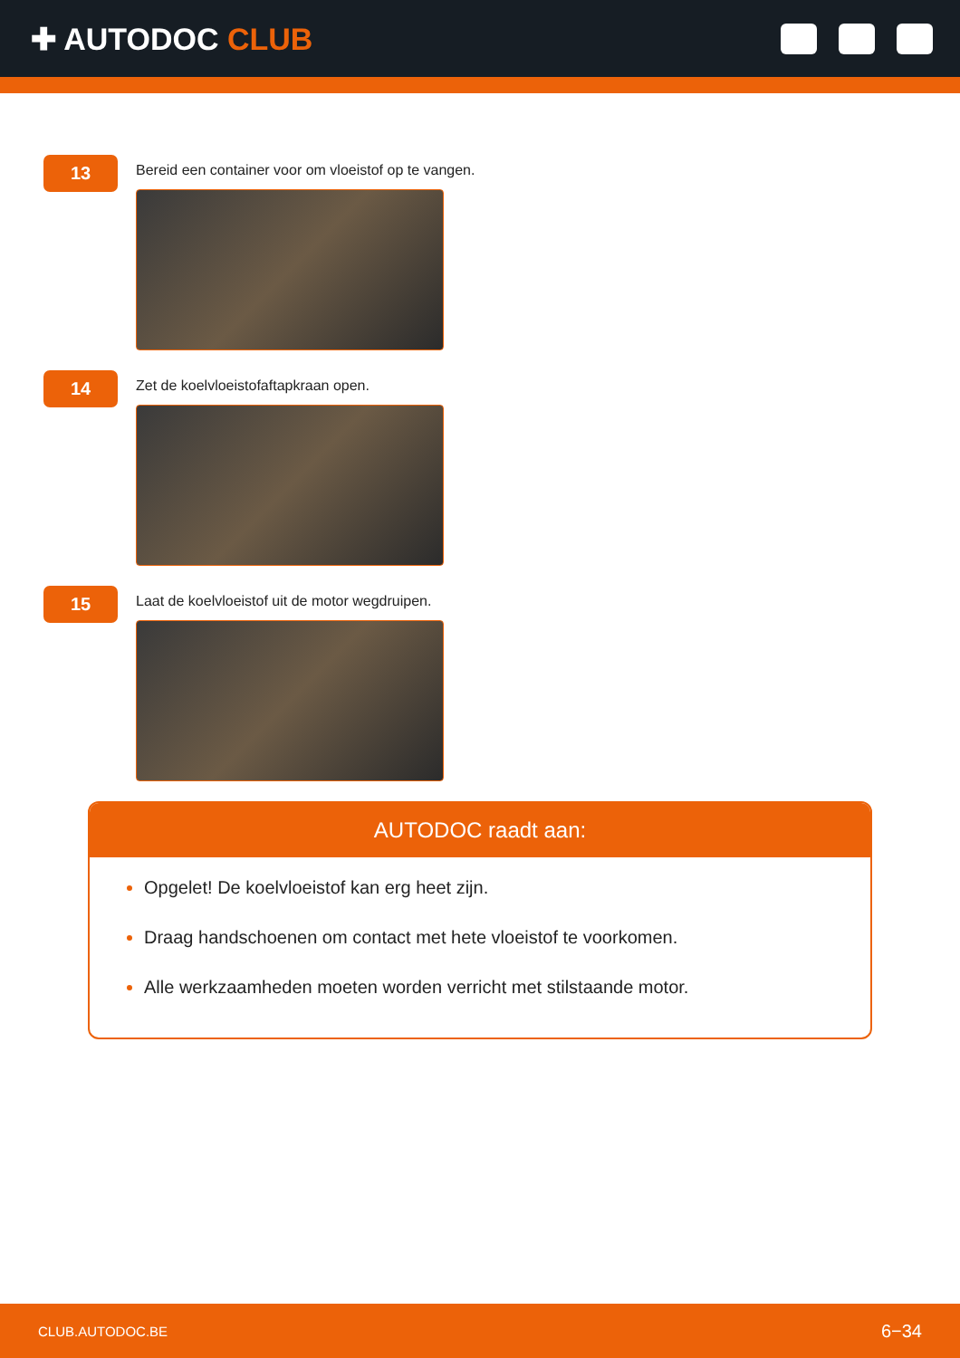✚ AUTODOC CLUB
13
Bereid een container voor om vloeistof op te vangen.
14
Zet de koelvloeistofaftapkraan open.
15
Laat de koelvloeistof uit de motor wegdruipen.
AUTODOC raadt aan:
Opgelet! De koelvloeistof kan erg heet zijn.
Draag handschoenen om contact met hete vloeistof te voorkomen.
Alle werkzaamheden moeten worden verricht met stilstaande motor.
CLUB.AUTODOC.BE 6−34